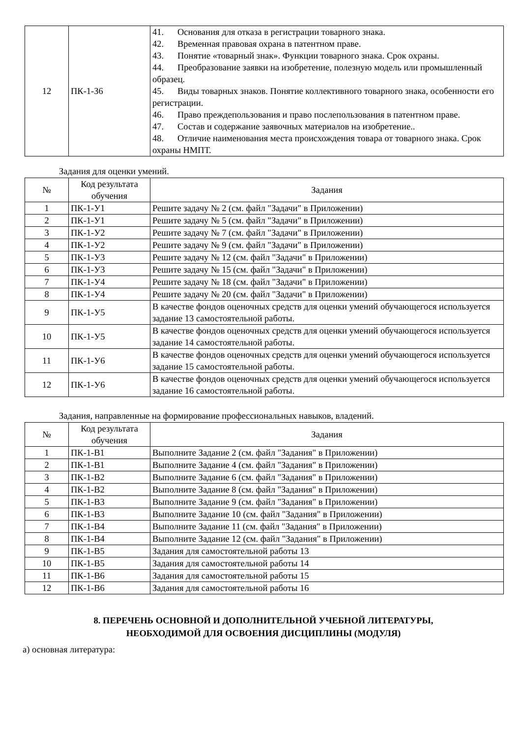| 12 | ПК-1-З6 | 41. Основания для отказа в регистрации товарного знака. 42. Временная правовая охрана в патентном праве. 43. Понятие «товарный знак». Функции товарного знака. Срок охраны. 44. Преобразование заявки на изобретение, полезную модель или промышленный образец. 45. Виды товарных знаков. Понятие коллективного товарного знака, особенности его регистрации. 46. Право преждепользования и право послепользования в патентном праве. 47. Состав и содержание заявочных материалов на изобретение.. 48. Отличие наименования места происхождения товара от товарного знака. Срок охраны НМПТ. |
Задания для оценки умений.
| № | Код результата обучения | Задания |
| --- | --- | --- |
| 1 | ПК-1-У1 | Решите задачу № 2 (см. файл "Задачи" в Приложении) |
| 2 | ПК-1-У1 | Решите задачу № 5 (см. файл "Задачи" в Приложении) |
| 3 | ПК-1-У2 | Решите задачу № 7 (см. файл "Задачи" в Приложении) |
| 4 | ПК-1-У2 | Решите задачу № 9 (см. файл "Задачи" в Приложении) |
| 5 | ПК-1-У3 | Решите задачу № 12 (см. файл "Задачи" в Приложении) |
| 6 | ПК-1-У3 | Решите задачу № 15 (см. файл "Задачи" в Приложении) |
| 7 | ПК-1-У4 | Решите задачу № 18 (см. файл "Задачи" в Приложении) |
| 8 | ПК-1-У4 | Решите задачу № 20 (см. файл "Задачи" в Приложении) |
| 9 | ПК-1-У5 | В качестве фондов оценочных средств для оценки умений обучающегося используется задание 13 самостоятельной работы. |
| 10 | ПК-1-У5 | В качестве фондов оценочных средств для оценки умений обучающегося используется задание 14 самостоятельной работы. |
| 11 | ПК-1-У6 | В качестве фондов оценочных средств для оценки умений обучающегося используется задание 15 самостоятельной работы. |
| 12 | ПК-1-У6 | В качестве фондов оценочных средств для оценки умений обучающегося используется задание 16 самостоятельной работы. |
Задания, направленные на формирование профессиональных навыков, владений.
| № | Код результата обучения | Задания |
| --- | --- | --- |
| 1 | ПК-1-В1 | Выполните Задание 2 (см. файл "Задания" в Приложении) |
| 2 | ПК-1-В1 | Выполните Задание 4 (см. файл "Задания" в Приложении) |
| 3 | ПК-1-В2 | Выполните Задание 6 (см. файл "Задания" в Приложении) |
| 4 | ПК-1-В2 | Выполните Задание 8 (см. файл "Задания" в Приложении) |
| 5 | ПК-1-В3 | Выполните Задание 9 (см. файл "Задания" в Приложении) |
| 6 | ПК-1-В3 | Выполните Задание 10 (см. файл "Задания" в Приложении) |
| 7 | ПК-1-В4 | Выполните Задание 11 (см. файл "Задания" в Приложении) |
| 8 | ПК-1-В4 | Выполните Задание 12 (см. файл "Задания" в Приложении) |
| 9 | ПК-1-В5 | Задания для самостоятельной работы 13 |
| 10 | ПК-1-В5 | Задания для самостоятельной работы 14 |
| 11 | ПК-1-В6 | Задания для самостоятельной работы 15 |
| 12 | ПК-1-В6 | Задания для самостоятельной работы 16 |
8. ПЕРЕЧЕНЬ ОСНОВНОЙ И ДОПОЛНИТЕЛЬНОЙ УЧЕБНОЙ ЛИТЕРАТУРЫ,
НЕОБХОДИМОЙ ДЛЯ ОСВОЕНИЯ ДИСЦИПЛИНЫ (МОДУЛЯ)
а) основная литература: